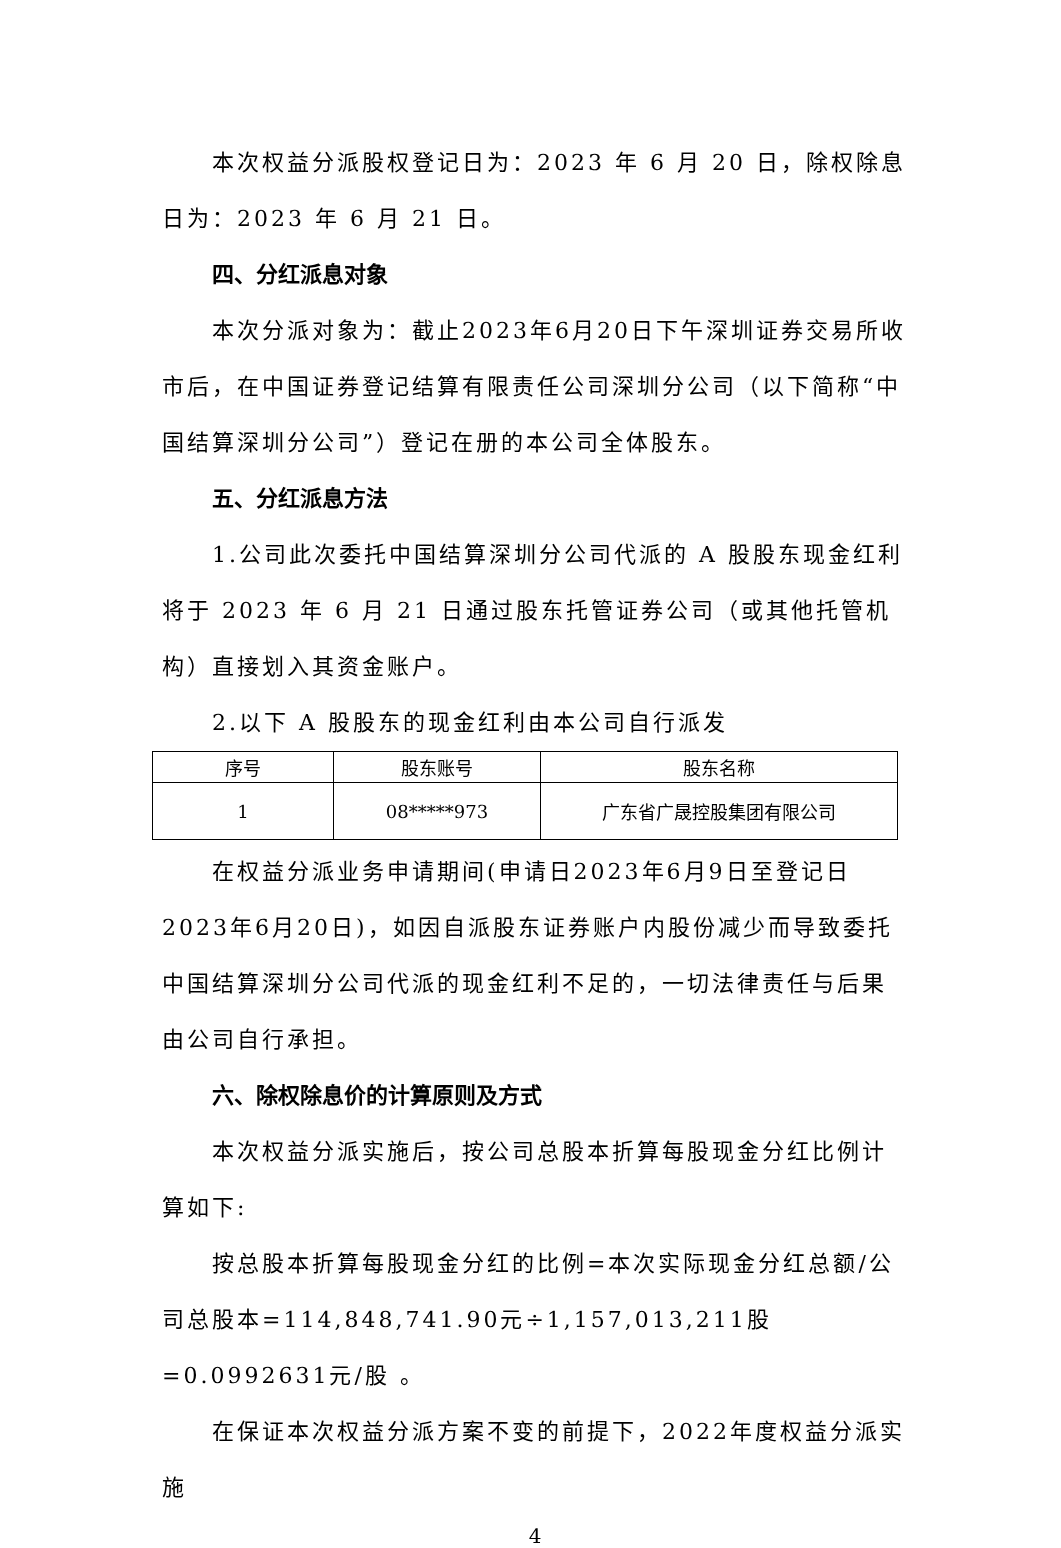本次权益分派股权登记日为：2023 年 6 月 20 日，除权除息日为：2023 年 6 月 21 日。
四、分红派息对象
本次分派对象为：截止2023年6月20日下午深圳证券交易所收市后，在中国证券登记结算有限责任公司深圳分公司（以下简称“中国结算深圳分公司”）登记在册的本公司全体股东。
五、分红派息方法
1.公司此次委托中国结算深圳分公司代派的 A 股股东现金红利将于 2023 年 6 月 21 日通过股东托管证券公司（或其他托管机构）直接划入其资金账户。
2.以下 A 股股东的现金红利由本公司自行派发
| 序号 | 股东账号 | 股东名称 |
| --- | --- | --- |
| 1 | 08*****973 | 广东省广晟控股集团有限公司 |
在权益分派业务申请期间(申请日2023年6月9日至登记日2023年6月20日)，如因自派股东证券账户内股份减少而导致委托中国结算深圳分公司代派的现金红利不足的，一切法律责任与后果由公司自行承担。
六、除权除息价的计算原则及方式
本次权益分派实施后，按公司总股本折算每股现金分红比例计算如下:
按总股本折算每股现金分红的比例=本次实际现金分红总额/公司总股本=114,848,741.90元÷1,157,013,211股=0.0992631元/股 。
在保证本次权益分派方案不变的前提下，2022年度权益分派实施
4